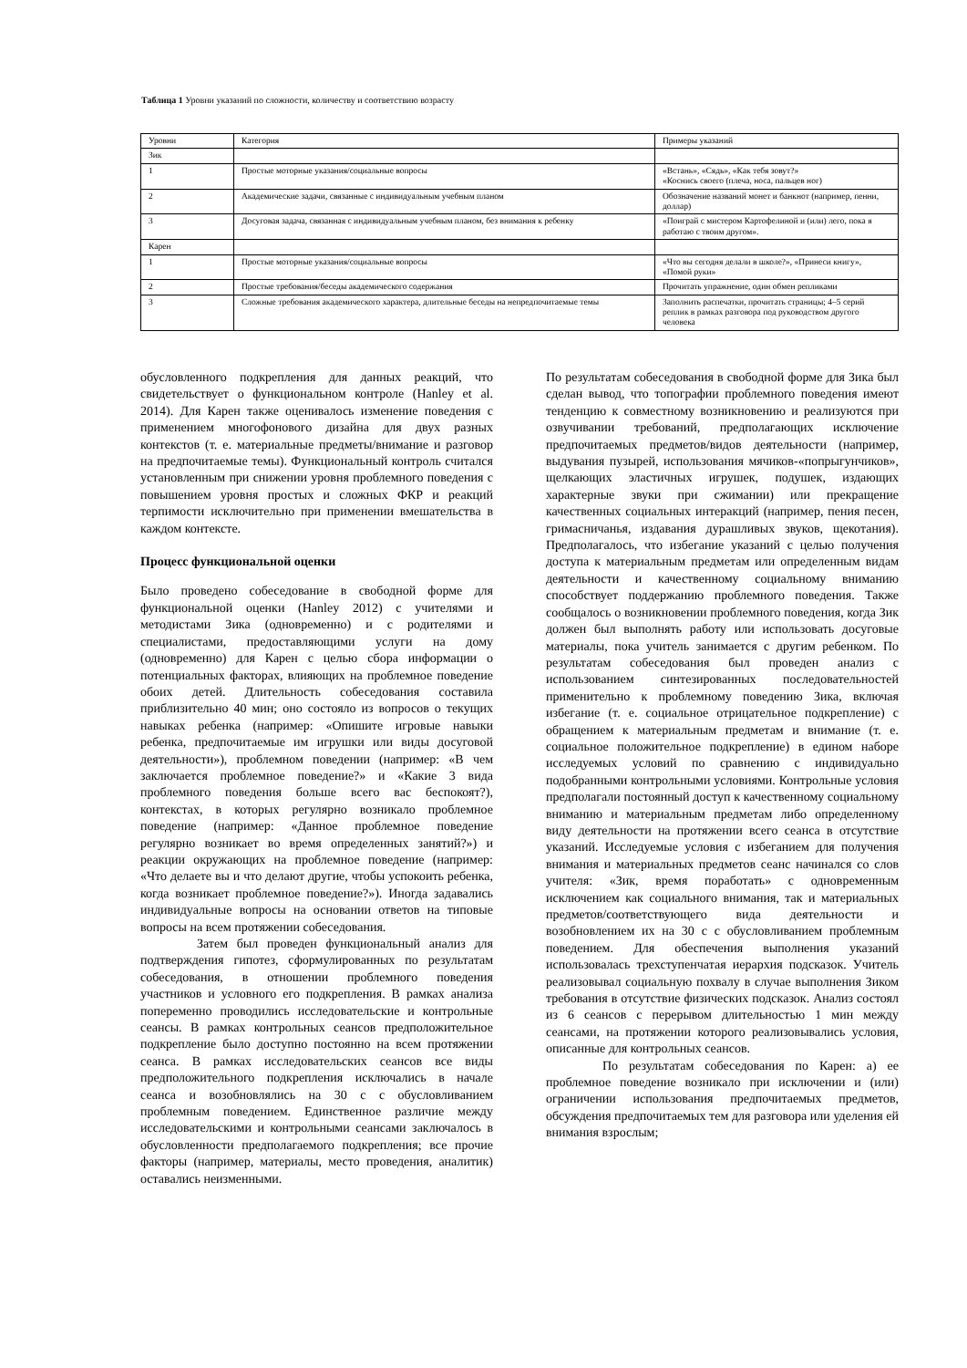Таблица 1 Уровни указаний по сложности, количеству и соответствию возрасту
| Уровни | Категория | Примеры указаний |
| --- | --- | --- |
| Зик | | |
| 1 | Простые моторные указания/социальные вопросы | «Встань», «Сядь», «Как тебя зовут?» «Коснись своего (плеча, носа, пальцев ног) |
| 2 | Академические задачи, связанные с индивидуальным учебным планом | Обозначение названий монет и банкнот (например, пенни, доллар) |
| 3 | Досуговая задача, связанная с индивидуальным учебным планом, без внимания к ребенку | «Поиграй с мистером Картофелиной и (или) лего, пока я работаю с твоим другом». |
| Карен | | |
| 1 | Простые моторные указания/социальные вопросы | «Что вы сегодня делали в школе?», «Принеси книгу», «Помой руки» |
| 2 | Простые требования/беседы академического содержания | Прочитать упражнение, один обмен репликами |
| 3 | Сложные требования академического характера, длительные беседы на непредпочитаемые темы | Заполнить распечатки, прочитать страницы; 4–5 серий реплик в рамках разговора под руководством другого человека |
обусловленного подкрепления для данных реакций, что свидетельствует о функциональном контроле (Hanley et al. 2014). Для Карен также оценивалось изменение поведения с применением многофонового дизайна для двух разных контекстов (т. е. материальные предметы/внимание и разговор на предпочитаемые темы). Функциональный контроль считался установленным при снижении уровня проблемного поведения с повышением уровня простых и сложных ФКР и реакций терпимости исключительно при применении вмешательства в каждом контексте.
Процесс функциональной оценки
Было проведено собеседование в свободной форме для функциональной оценки (Hanley 2012) с учителями и методистами Зика (одновременно) и с родителями и специалистами, предоставляющими услуги на дому (одновременно) для Карен с целью сбора информации о потенциальных факторах, влияющих на проблемное поведение обоих детей. Длительность собеседования составила приблизительно 40 мин; оно состояло из вопросов о текущих навыках ребенка (например: «Опишите игровые навыки ребенка, предпочитаемые им игрушки или виды досуговой деятельности»), проблемном поведении (например: «В чем заключается проблемное поведение?» и «Какие 3 вида проблемного поведения больше всего вас беспокоят?), контекстах, в которых регулярно возникало проблемное поведение (например: «Данное проблемное поведение регулярно возникает во время определенных занятий?») и реакции окружающих на проблемное поведение (например: «Что делаете вы и что делают другие, чтобы успокоить ребенка, когда возникает проблемное поведение?»). Иногда задавались индивидуальные вопросы на основании ответов на типовые вопросы на всем протяжении собеседования.
Затем был проведен функциональный анализ для подтверждения гипотез, сформулированных по результатам собеседования, в отношении проблемного поведения участников и условного его подкрепления. В рамках анализа попеременно проводились исследовательские и контрольные сеансы. В рамках контрольных сеансов предположительное подкрепление было доступно постоянно на всем протяжении сеанса. В рамках исследовательских сеансов все виды предположительного подкрепления исключались в начале сеанса и возобновлялись на 30 с с обусловливанием проблемным поведением. Единственное различие между исследовательскими и контрольными сеансами заключалось в обусловленности предполагаемого подкрепления; все прочие факторы (например, материалы, место проведения, аналитик) оставались неизменными.
По результатам собеседования в свободной форме для Зика был сделан вывод, что топографии проблемного поведения имеют тенденцию к совместному возникновению и реализуются при озвучивании требований, предполагающих исключение предпочитаемых предметов/видов деятельности (например, выдувания пузырей, использования мячиков-«попрыгунчиков», щелкающих эластичных игрушек, подушек, издающих характерные звуки при сжимании) или прекращение качественных социальных интеракций (например, пения песен, гримасничанья, издавания дурашливых звуков, щекотания). Предполагалось, что избегание указаний с целью получения доступа к материальным предметам или определенным видам деятельности и качественному социальному вниманию способствует поддержанию проблемного поведения. Также сообщалось о возникновении проблемного поведения, когда Зик должен был выполнять работу или использовать досуговые материалы, пока учитель занимается с другим ребенком. По результатам собеседования был проведен анализ с использованием синтезированных последовательностей применительно к проблемному поведению Зика, включая избегание (т. е. социальное отрицательное подкрепление) с обращением к материальным предметам и внимание (т. е. социальное положительное подкрепление) в едином наборе исследуемых условий по сравнению с индивидуально подобранными контрольными условиями. Контрольные условия предполагали постоянный доступ к качественному социальному вниманию и материальным предметам либо определенному виду деятельности на протяжении всего сеанса в отсутствие указаний. Исследуемые условия с избеганием для получения внимания и материальных предметов сеанс начинался со слов учителя: «Зик, время поработать» с одновременным исключением как социального внимания, так и материальных предметов/соответствующего вида деятельности и возобновлением их на 30 с с обусловливанием проблемным поведением. Для обеспечения выполнения указаний использовалась трехступенчатая иерархия подсказок. Учитель реализовывал социальную похвалу в случае выполнения Зиком требования в отсутствие физических подсказок. Анализ состоял из 6 сеансов с перерывом длительностью 1 мин между сеансами, на протяжении которого реализовывались условия, описанные для контрольных сеансов.
По результатам собеседования по Карен: а) ее проблемное поведение возникало при исключении и (или) ограничении использования предпочитаемых предметов, обсуждения предпочитаемых тем для разговора или уделения ей внимания взрослым;